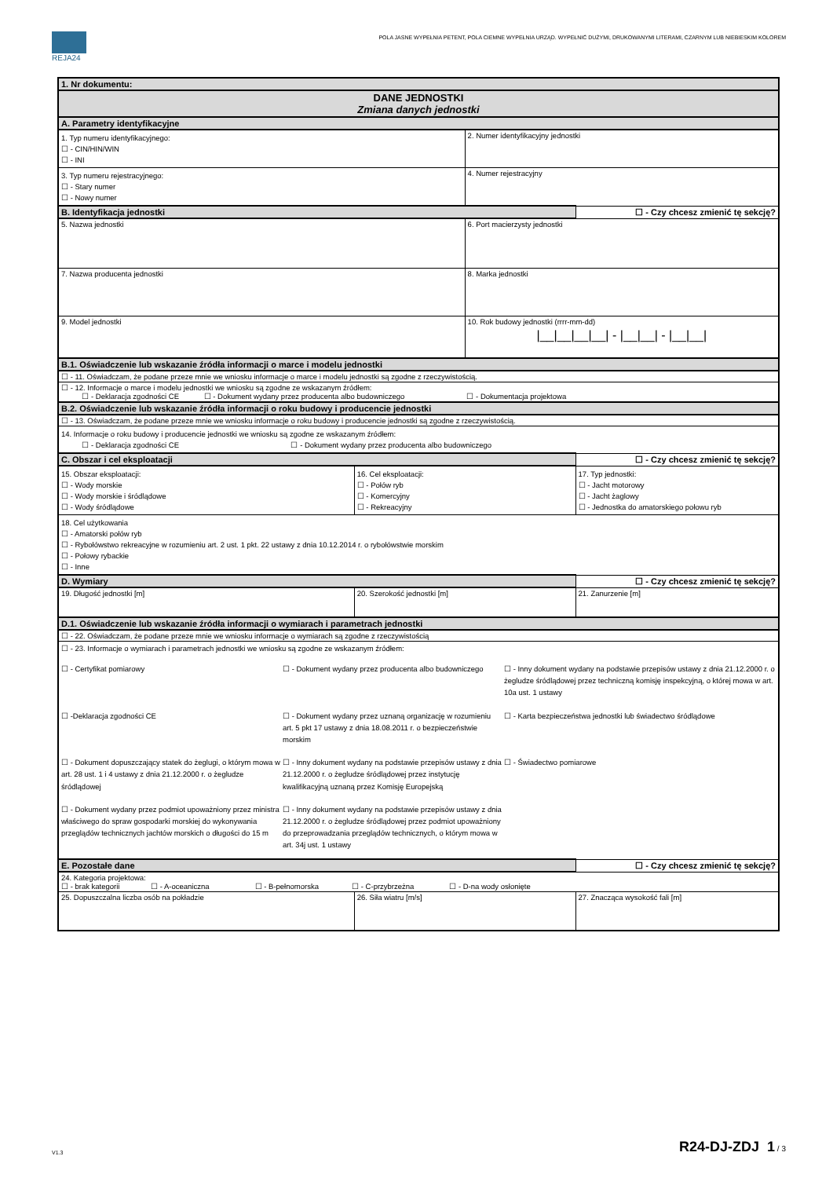REJA24
POLA JASNE WYPEŁNIA PETENT, POLA CIEMNE WYPEŁNIA URZĄD. WYPEŁNIĆ DUŻYMI, DRUKOWANYMI LITERAMI, CZARNYM LUB NIEBIESKIM KOLOREM
| 1. Nr dokumentu: | | | |
| DANE JEDNOSTKI Zmiana danych jednostki | | | |
| A. Parametry identyfikacyjne | | | |
| 1. Typ numeru identyfikacyjnego: ☐ - CIN/HIN/WIN ☐ - INI | | 2. Numer identyfikacyjny jednostki | |
| 3. Typ numeru rejestracyjnego: ☐ - Stary numer ☐ - Nowy numer | | 4. Numer rejestracyjny | |
| B. Identyfikacja jednostki | | | ☐ - Czy chcesz zmienić tę sekcję? |
| 5. Nazwa jednostki | | 6. Port macierzysty jednostki | |
| 7. Nazwa producenta jednostki | | 8. Marka jednostki | |
| 9. Model jednostki | | 10. Rok budowy jednostki (rrrr-mm-dd) /__/__/__/__/ - /__/__/ - /__/__/ | |
| B.1. Oświadczenie lub wskazanie źródła informacji o marce i modelu jednostki | | | |
| ☐ - 11. Oświadczam, że podane przeze mnie we wniosku informacje o marce i modelu jednostki są zgodne z rzeczywistością. | | | |
| ☐ - 12. Informacje o marce i modelu jednostki we wniosku są zgodne ze wskazanym źródłem: ☐ - Deklaracja zgodności CE ☐ - Dokument wydany przez producenta albo budowniczego ☐ - Dokumentacja projektowa | | | |
| B.2. Oświadczenie lub wskazanie źródła informacji o roku budowy i producencie jednostki | | | |
| ☐ - 13. Oświadczam, że podane przeze mnie we wniosku informacje o roku budowy i producencie jednostki są zgodne z rzeczywistością. | | | |
| 14. Informacje o roku budowy i producencie jednostki we wniosku są zgodne ze wskazanym źródłem: ☐ - Deklaracja zgodności CE ☐ - Dokument wydany przez producenta albo budowniczego | | | |
| C. Obszar i cel eksploatacji | | | ☐ - Czy chcesz zmienić tę sekcję? |
| 15. Obszar eksploatacji: ☐ - Wody morskie ☐ - Wody morskie i śródlądowe ☐ - Wody śródlądowe | 16. Cel eksploatacji: ☐ - Połów ryb ☐ - Komercyjny ☐ - Rekreacyjny | | 17. Typ jednostki: ☐ - Jacht motorowy ☐ - Jacht żaglowy ☐ - Jednostka do amatorskiego połowu ryb |
| 18. Cel użytkowania ☐ - Amatorski połów ryb ☐ - Rybołówstwo rekreacyjne w rozumieniu art. 2 ust. 1 pkt. 22 ustawy z dnia 10.12.2014 r. o rybołówstwie morskim ☐ - Połowy rybackie ☐ - Inne | | | |
| D. Wymiary | | | ☐ - Czy chcesz zmienić tę sekcję? |
| 19. Długość jednostki [m] | 20. Szerokość jednostki [m] | | 21. Zanurzenie [m] |
| D.1. Oświadczenie lub wskazanie źródła informacji o wymiarach i parametrach jednostki | | | |
| ☐ - 22. Oświadczam, że podane przeze mnie we wniosku informacje o wymiarach są zgodne z rzeczywistością | | | |
| ☐ - 23. Informacje o wymiarach i parametrach jednostki we wniosku są zgodne ze wskazanym źródłem: ☐ - Certyfikat pomiarowy ☐ - Dokument wydany przez producenta albo budowniczego ☐ - Inny dokument wydany na podstawie przepisów ustawy z dnia 21.12.2000 r. o żegludze śródlądowej przez techniczną komisję inspekcyjną, o której mowa w art. 10a ust. 1 ustawy ☐ -Deklaracja zgodności CE ☐ - Dokument wydany przez uznaną organizację w rozumieniu art. 5 pkt 17 ustawy z dnia 18.08.2011 r. o bezpieczeństwie morskim ☐ - Karta bezpieczeństwa jednostki lub świadectwo śródlądowe ☐ - Dokument dopuszczający statek do żeglugi, o którym mowa w art. 28 ust. 1 i 4 ustawy z dnia 21.12.2000 r. o żegludze śródlądowej ☐ - Inny dokument wydany na podstawie przepisów ustawy z dnia 21.12.2000 r. o żegludze śródlądowej przez instytucję kwalifikacyjną uznaną przez Komisję Europejską ☐ - Świadectwo pomiarowe ☐ - Dokument wydany przez podmiot upoważniony przez ministra właściwego do spraw gospodarki morskiej do wykonywania przeglądów technicznych jachtów morskich o długości do 15 m ☐ - Inny dokument wydany na podstawie przepisów ustawy z dnia 21.12.2000 r. o żegludze śródlądowej przez podmiot upoważniony do przeprowadzania przeglądów technicznych, o którym mowa w art. 34j ust. 1 ustawy | | | |
| E. Pozostałe dane | | | ☐ - Czy chcesz zmienić tę sekcję? |
| 24. Kategoria projektowa: ☐ - brak kategorii ☐ - A-oceaniczna ☐ - B-pełnomorska ☐ - C-przybrzeżna ☐ - D-na wody osłonięte | | | |
| 25. Dopuszczalna liczba osób na pokładzie | 26. Siła wiatru [m/s] | | 27. Znacząca wysokość fali [m] |
V1.3 R24-DJ-ZDJ 1 / 3